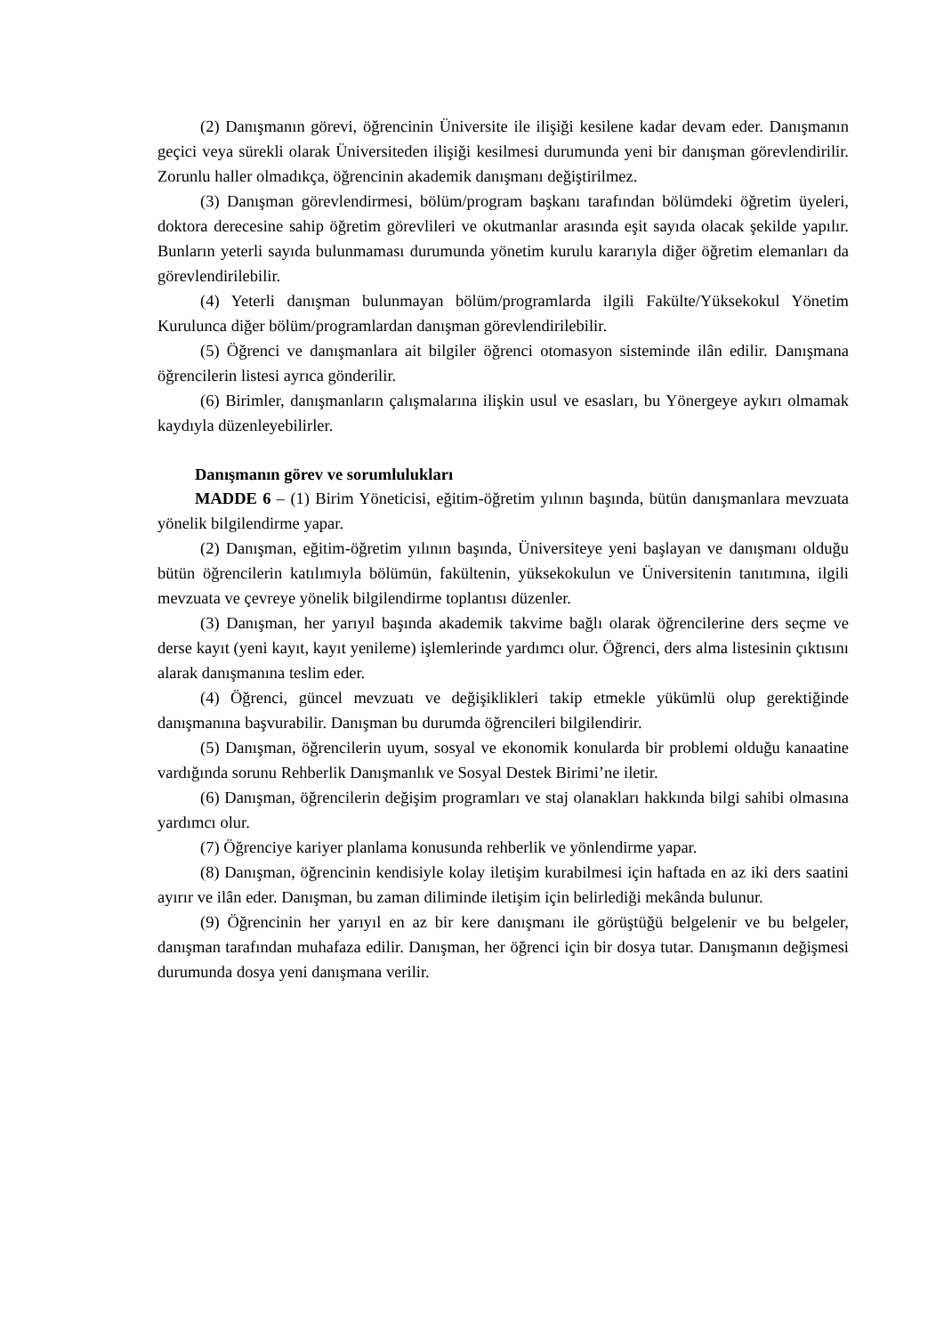(2) Danışmanın görevi, öğrencinin Üniversite ile ilişiği kesilene kadar devam eder. Danışmanın geçici veya sürekli olarak Üniversiteden ilişiği kesilmesi durumunda yeni bir danışman görevlendirilir. Zorunlu haller olmadıkça, öğrencinin akademik danışmanı değiştirilmez.
(3) Danışman görevlendirmesi, bölüm/program başkanı tarafından bölümdeki öğretim üyeleri, doktora derecesine sahip öğretim görevlileri ve okutmanlar arasında eşit sayıda olacak şekilde yapılır. Bunların yeterli sayıda bulunmaması durumunda yönetim kurulu kararıyla diğer öğretim elemanları da görevlendirilebilir.
(4) Yeterli danışman bulunmayan bölüm/programlarda ilgili Fakülte/Yüksekokul Yönetim Kurulunca diğer bölüm/programlardan danışman görevlendirilebilir.
(5) Öğrenci ve danışmanlara ait bilgiler öğrenci otomasyon sisteminde ilân edilir. Danışmana öğrencilerin listesi ayrıca gönderilir.
(6) Birimler, danışmanların çalışmalarına ilişkin usul ve esasları, bu Yönergeye aykırı olmamak kaydıyla düzenleyebilirler.
Danışmanın görev ve sorumlulukları
MADDE 6 – (1) Birim Yöneticisi, eğitim-öğretim yılının başında, bütün danışmanlara mevzuata yönelik bilgilendirme yapar.
(2) Danışman, eğitim-öğretim yılının başında, Üniversiteye yeni başlayan ve danışmanı olduğu bütün öğrencilerin katılımıyla bölümün, fakültenin, yüksekokulun ve Üniversitenin tanıtımına, ilgili mevzuata ve çevreye yönelik bilgilendirme toplantısı düzenler.
(3) Danışman, her yarıyıl başında akademik takvime bağlı olarak öğrencilerine ders seçme ve derse kayıt (yeni kayıt, kayıt yenileme) işlemlerinde yardımcı olur. Öğrenci, ders alma listesinin çıktısını alarak danışmanına teslim eder.
(4) Öğrenci, güncel mevzuatı ve değişiklikleri takip etmekle yükümlü olup gerektiğinde danışmanına başvurabilir. Danışman bu durumda öğrencileri bilgilendirir.
(5) Danışman, öğrencilerin uyum, sosyal ve ekonomik konularda bir problemi olduğu kanaatine vardığında sorunu Rehberlik Danışmanlık ve Sosyal Destek Birimi’ne iletir.
(6) Danışman, öğrencilerin değişim programları ve staj olanakları hakkında bilgi sahibi olmasına yardımcı olur.
(7) Öğrenciye kariyer planlama konusunda rehberlik ve yönlendirme yapar.
(8) Danışman, öğrencinin kendisiyle kolay iletişim kurabilmesi için haftada en az iki ders saatini ayırır ve ilân eder. Danışman, bu zaman diliminde iletişim için belirlediği mekânda bulunur.
(9) Öğrencinin her yarıyıl en az bir kere danışmanı ile görüştüğü belgelenir ve bu belgeler, danışman tarafından muhafaza edilir. Danışman, her öğrenci için bir dosya tutar. Danışmanın değişmesi durumunda dosya yeni danışmana verilir.